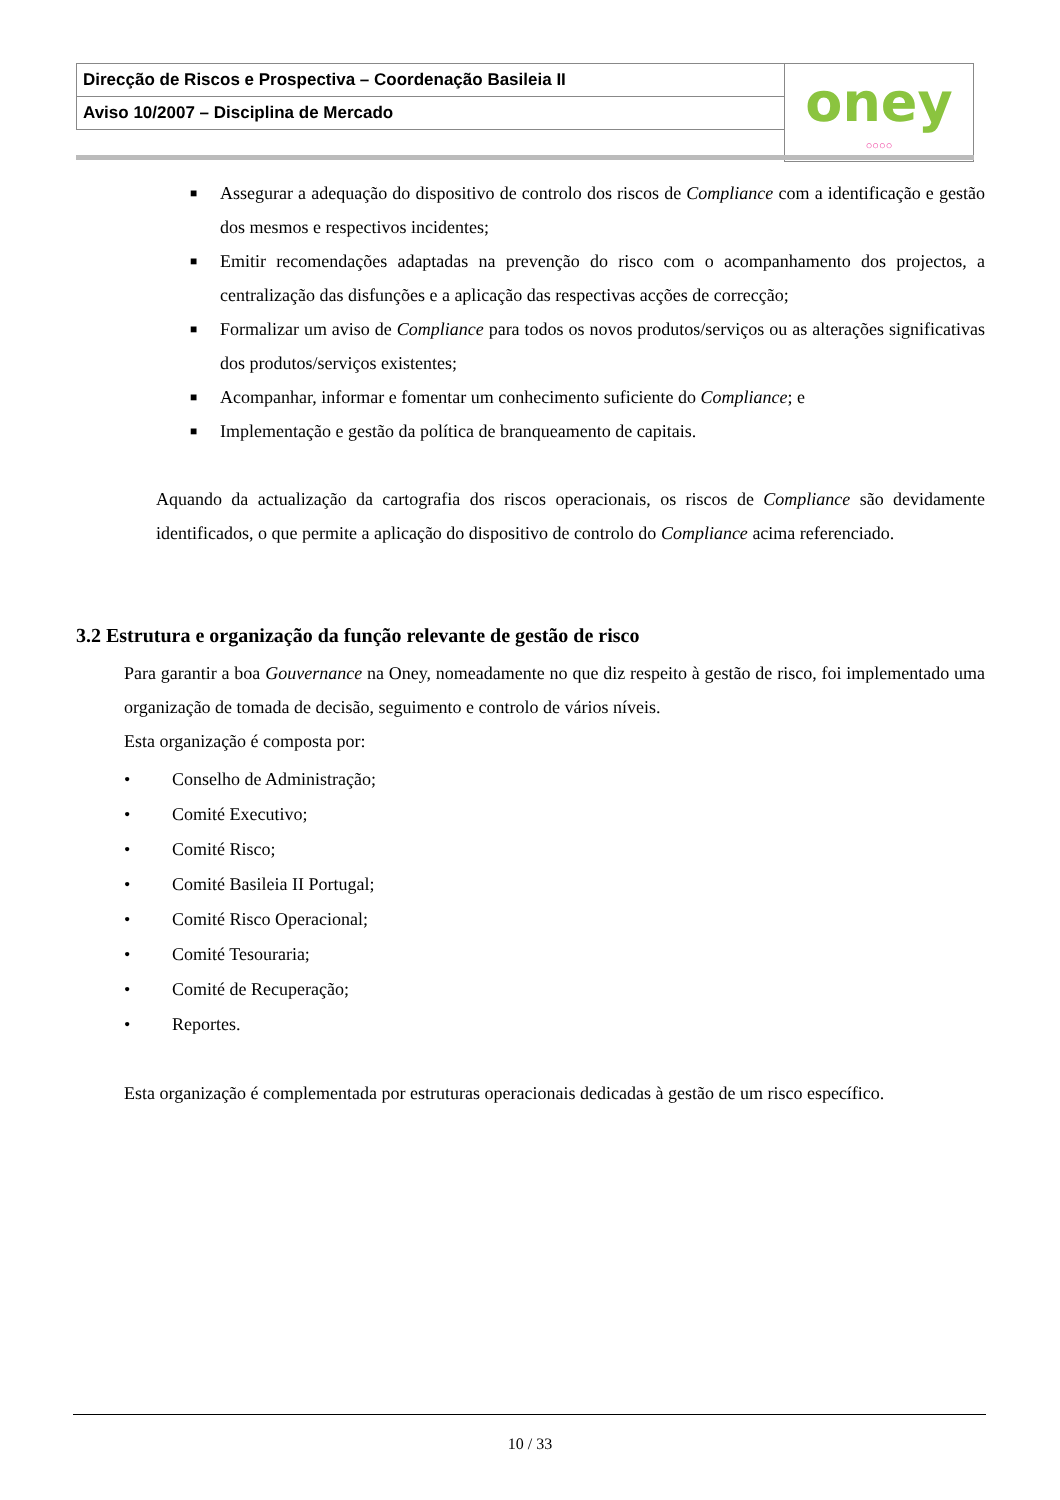| Direcção de Riscos e Prospectiva – Coordenação Basileia II | oney ○○○○ |
| Aviso 10/2007 – Disciplina de Mercado | |
■ Assegurar a adequação do dispositivo de controlo dos riscos de Compliance com a identificação e gestão dos mesmos e respectivos incidentes;
■ Emitir recomendações adaptadas na prevenção do risco com o acompanhamento dos projectos, a centralização das disfunções e a aplicação das respectivas acções de correcção;
■ Formalizar um aviso de Compliance para todos os novos produtos/serviços ou as alterações significativas dos produtos/serviços existentes;
■ Acompanhar, informar e fomentar um conhecimento suficiente do Compliance; e
■ Implementação e gestão da política de branqueamento de capitais.
Aquando da actualização da cartografia dos riscos operacionais, os riscos de Compliance são devidamente identificados, o que permite a aplicação do dispositivo de controlo do Compliance acima referenciado.
3.2 Estrutura e organização da função relevante de gestão de risco
Para garantir a boa Gouvernance na Oney, nomeadamente no que diz respeito à gestão de risco, foi implementado uma organização de tomada de decisão, seguimento e controlo de vários níveis.
Esta organização é composta por:
• Conselho de Administração;
• Comité Executivo;
• Comité Risco;
• Comité Basileia II Portugal;
• Comité Risco Operacional;
• Comité Tesouraria;
• Comité de Recuperação;
• Reportes.
Esta organização é complementada por estruturas operacionais dedicadas à gestão de um risco específico.
10 / 33